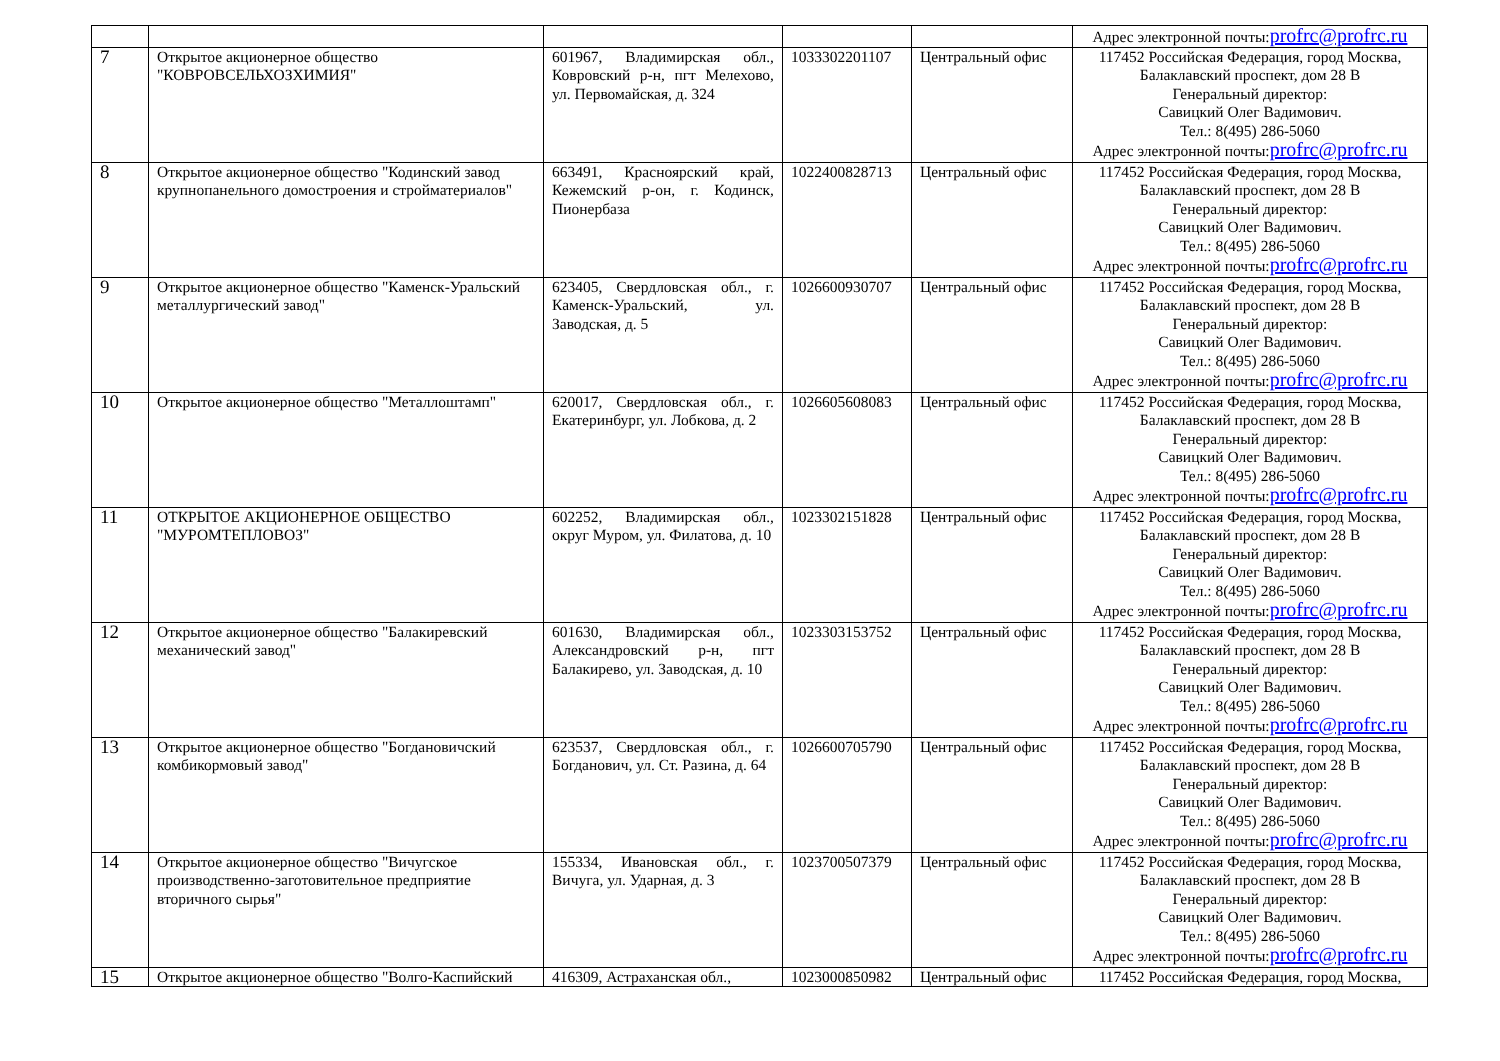| | | | | | Адрес электронной почты: profrc@profrc.ru |
| 7 | Открытое акционерное общество "КОВРОВСЕЛЬХОЗХИМИЯ" | 601967, Владимирская обл., Ковровский р-н, пгт Мелехово, ул. Первомайская, д. 324 | 1033302201107 | Центральный офис | 117452 Российская Федерация, город Москва, Балаклавский проспект, дом 28 В Генеральный директор: Савицкий Олег Вадимович. Тел.: 8(495) 286-5060 Адрес электронной почты: profrc@profrc.ru |
| 8 | Открытое акционерное общество "Кодинский завод крупнопанельного домостроения и стройматериалов" | 663491, Красноярский край, Кежемский р-он, г. Кодинск, Пионербаза | 1022400828713 | Центральный офис | 117452 Российская Федерация, город Москва, Балаклавский проспект, дом 28 В Генеральный директор: Савицкий Олег Вадимович. Тел.: 8(495) 286-5060 Адрес электронной почты: profrc@profrc.ru |
| 9 | Открытое акционерное общество "Каменск-Уральский металлургический завод" | 623405, Свердловская обл., г. Каменск-Уральский, ул. Заводская, д. 5 | 1026600930707 | Центральный офис | 117452 Российская Федерация, город Москва, Балаклавский проспект, дом 28 В Генеральный директор: Савицкий Олег Вадимович. Тел.: 8(495) 286-5060 Адрес электронной почты: profrc@profrc.ru |
| 10 | Открытое акционерное общество "Металлоштамп" | 620017, Свердловская обл., г. Екатеринбург, ул. Лобкова, д. 2 | 1026605608083 | Центральный офис | 117452 Российская Федерация, город Москва, Балаклавский проспект, дом 28 В Генеральный директор: Савицкий Олег Вадимович. Тел.: 8(495) 286-5060 Адрес электронной почты: profrc@profrc.ru |
| 11 | ОТКРЫТОЕ АКЦИОНЕРНОЕ ОБЩЕСТВО "МУРОМТЕПЛОВОЗ" | 602252, Владимирская обл., округ Муром, ул. Филатова, д. 10 | 1023302151828 | Центральный офис | 117452 Российская Федерация, город Москва, Балаклавский проспект, дом 28 В Генеральный директор: Савицкий Олег Вадимович. Тел.: 8(495) 286-5060 Адрес электронной почты: profrc@profrc.ru |
| 12 | Открытое акционерное общество "Балакиревский механический завод" | 601630, Владимирская обл., Александровский р-н, пгт Балакирево, ул. Заводская, д. 10 | 1023303153752 | Центральный офис | 117452 Российская Федерация, город Москва, Балаклавский проспект, дом 28 В Генеральный директор: Савицкий Олег Вадимович. Тел.: 8(495) 286-5060 Адрес электронной почты: profrc@profrc.ru |
| 13 | Открытое акционерное общество "Богдановичский комбикормовый завод" | 623537, Свердловская обл., г. Богданович, ул. Ст. Разина, д. 64 | 1026600705790 | Центральный офис | 117452 Российская Федерация, город Москва, Балаклавский проспект, дом 28 В Генеральный директор: Савицкий Олег Вадимович. Тел.: 8(495) 286-5060 Адрес электронной почты: profrc@profrc.ru |
| 14 | Открытое акционерное общество "Вичугское производственно-заготовительное предприятие вторичного сырья" | 155334, Ивановская обл., г. Вичуга, ул. Ударная, д. 3 | 1023700507379 | Центральный офис | 117452 Российская Федерация, город Москва, Балаклавский проспект, дом 28 В Генеральный директор: Савицкий Олег Вадимович. Тел.: 8(495) 286-5060 Адрес электронной почты: profrc@profrc.ru |
| 15 | Открытое акционерное общество "Волго-Каспийский | 416309, Астраханская обл., | 1023000850982 | Центральный офис | 117452 Российская Федерация, город Москва, |